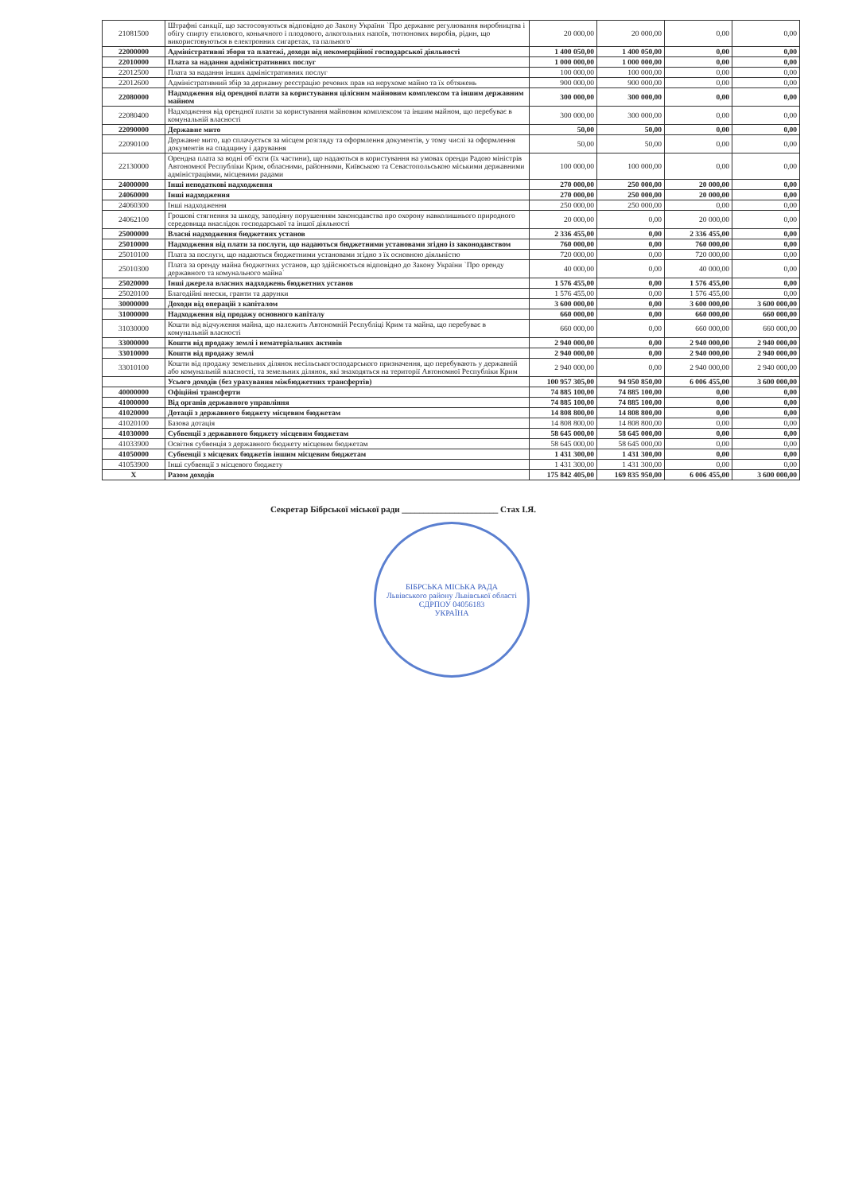| 21081500 | Штрафні санкції, що застосовуються відповідно до Закону України `Про державне регулювання виробництва і обігу спирту етилового, коньячного і плодового, алкогольних напоїв, тютюнових виробів, рідин, що використовуються в електронних сигаретах, та пального` | 20 000,00 | 20 000,00 | 0,00 | 0,00 |
| 22000000 | Адміністративні збори та платежі, доходи від некомерційної господарської діяльності | 1 400 050,00 | 1 400 050,00 | 0,00 | 0,00 |
| 22010000 | Плата за надання адміністративних послуг | 1 000 000,00 | 1 000 000,00 | 0,00 | 0,00 |
| 22012500 | Плата за надання інших адміністративних послуг | 100 000,00 | 100 000,00 | 0,00 | 0,00 |
| 22012600 | Адміністративний збір за державну реєстрацію речових прав на нерухоме майно та їх обтяжень | 900 000,00 | 900 000,00 | 0,00 | 0,00 |
| 22080000 | Надходження від орендної плати за користування цілісним майновим комплексом та іншим державним майном | 300 000,00 | 300 000,00 | 0,00 | 0,00 |
| 22080400 | Надходження від орендної плати за користування майновим комплексом та іншим майном, що перебуває в комунальній власності | 300 000,00 | 300 000,00 | 0,00 | 0,00 |
| 22090000 | Державне мито | 50,00 | 50,00 | 0,00 | 0,00 |
| 22090100 | Державне мито, що сплачується за місцем розгляду та оформлення документів, у тому числі за оформлення документів на спадщину і дарування | 50,00 | 50,00 | 0,00 | 0,00 |
| 22130000 | Орендна плата за водні об`єкти (їх частини), що надаються в користування на умовах оренди Радою міністрів Автономної Республіки Крим, обласними, районними, Київською та Севастопольською міськими державними адміністраціями, місцевими радами | 100 000,00 | 100 000,00 | 0,00 | 0,00 |
| 24000000 | Інші неподаткові надходження | 270 000,00 | 250 000,00 | 20 000,00 | 0,00 |
| 24060000 | Інші надходження | 270 000,00 | 250 000,00 | 20 000,00 | 0,00 |
| 24060300 | Інші надходження | 250 000,00 | 250 000,00 | 0,00 | 0,00 |
| 24062100 | Грошові стягнення за шкоду, заподіяну порушенням законодавства про охорону навколишнього природного середовища внаслідок господарської та іншої діяльності | 20 000,00 | 0,00 | 20 000,00 | 0,00 |
| 25000000 | Власні надходження бюджетних установ | 2 336 455,00 | 0,00 | 2 336 455,00 | 0,00 |
| 25010000 | Надходження від плати за послуги, що надаються бюджетними установами згідно із законодавством | 760 000,00 | 0,00 | 760 000,00 | 0,00 |
| 25010100 | Плата за послуги, що надаються бюджетними установами згідно з їх основною діяльністю | 720 000,00 | 0,00 | 720 000,00 | 0,00 |
| 25010300 | Плата за оренду майна бюджетних установ, що здійснюється відповідно до Закону України `Про оренду державного та комунального майна` | 40 000,00 | 0,00 | 40 000,00 | 0,00 |
| 25020000 | Інші джерела власних надходжень бюджетних установ | 1 576 455,00 | 0,00 | 1 576 455,00 | 0,00 |
| 25020100 | Благодійні внески, гранти та дарунки | 1 576 455,00 | 0,00 | 1 576 455,00 | 0,00 |
| 30000000 | Доходи від операцій з капіталом | 3 600 000,00 | 0,00 | 3 600 000,00 | 3 600 000,00 |
| 31000000 | Надходження від продажу основного капіталу | 660 000,00 | 0,00 | 660 000,00 | 660 000,00 |
| 31030000 | Кошти від відчуження майна, що належить Автономній Республіці Крим та майна, що перебуває в комунальній власності | 660 000,00 | 0,00 | 660 000,00 | 660 000,00 |
| 33000000 | Кошти від продажу землі і нематеріальних активів | 2 940 000,00 | 0,00 | 2 940 000,00 | 2 940 000,00 |
| 33010000 | Кошти від продажу землі | 2 940 000,00 | 0,00 | 2 940 000,00 | 2 940 000,00 |
| 33010100 | Кошти від продажу земельних ділянок несільськогосподарського призначення, що перебувають у державній або комунальній власності, та земельних ділянок, які знаходяться на території Автономної Республіки Крим | 2 940 000,00 | 0,00 | 2 940 000,00 | 2 940 000,00 |
| | Усього доходів (без урахування міжбюджетних трансфертів) | 100 957 305,00 | 94 950 850,00 | 6 006 455,00 | 3 600 000,00 |
| 40000000 | Офіційні трансферти | 74 885 100,00 | 74 885 100,00 | 0,00 | 0,00 |
| 41000000 | Від органів державного управління | 74 885 100,00 | 74 885 100,00 | 0,00 | 0,00 |
| 41020000 | Дотації з державного бюджету місцевим бюджетам | 14 808 800,00 | 14 808 800,00 | 0,00 | 0,00 |
| 41020100 | Базова дотація | 14 808 800,00 | 14 808 800,00 | 0,00 | 0,00 |
| 41030000 | Субвенції з державного бюджету місцевим бюджетам | 58 645 000,00 | 58 645 000,00 | 0,00 | 0,00 |
| 41033900 | Освітня субвенція з державного бюджету місцевим бюджетам | 58 645 000,00 | 58 645 000,00 | 0,00 | 0,00 |
| 41050000 | Субвенції з місцевих бюджетів іншим місцевим бюджетам | 1 431 300,00 | 1 431 300,00 | 0,00 | 0,00 |
| 41053900 | Інші субвенції з місцевого бюджету | 1 431 300,00 | 1 431 300,00 | 0,00 | 0,00 |
| X | Разом доходів | 175 842 405,00 | 169 835 950,00 | 6 006 455,00 | 3 600 000,00 |
Секретар Бібрської міської ради ______________________ Стах І.Я.
БІБРСЬКА МІСЬКА РАДА
Львівського району Львівської області
ЄДРПОУ 04056183
УКРАЇНА